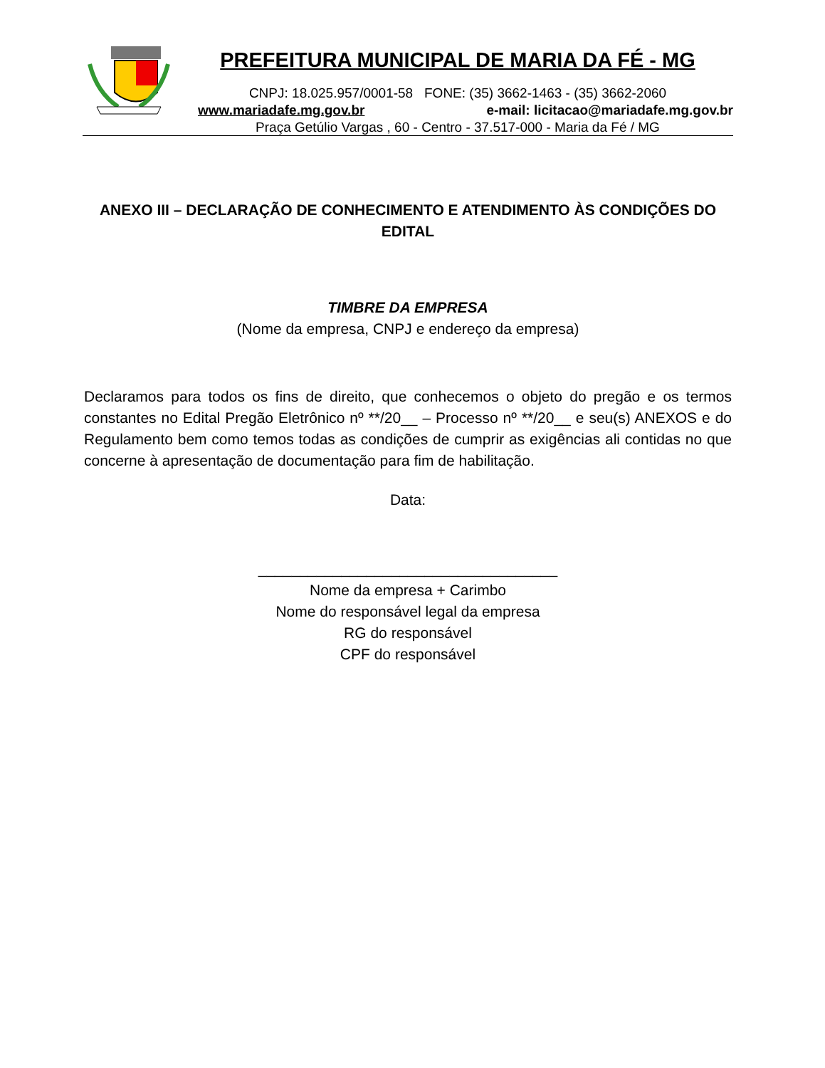PREFEITURA MUNICIPAL DE MARIA DA FÉ - MG
CNPJ: 18.025.957/0001-58 FONE: (35) 3662-1463 - (35) 3662-2060
www.mariadafe.mg.gov.br e-mail: licitacao@mariadafe.mg.gov.br
Praça Getúlio Vargas , 60 - Centro - 37.517-000 - Maria da Fé / MG
ANEXO III – DECLARAÇÃO DE CONHECIMENTO E ATENDIMENTO ÀS CONDIÇÕES DO EDITAL
TIMBRE DA EMPRESA
(Nome da empresa, CNPJ e endereço da empresa)
Declaramos para todos os fins de direito, que conhecemos o objeto do pregão e os termos constantes no Edital Pregão Eletrônico nº **/20__ – Processo nº **/20__ e seu(s) ANEXOS e do Regulamento bem como temos todas as condições de cumprir as exigências ali contidas no que concerne à apresentação de documentação para fim de habilitação.
Data:
____________________________________
Nome da empresa + Carimbo
Nome do responsável legal da empresa
RG do responsável
CPF do responsável